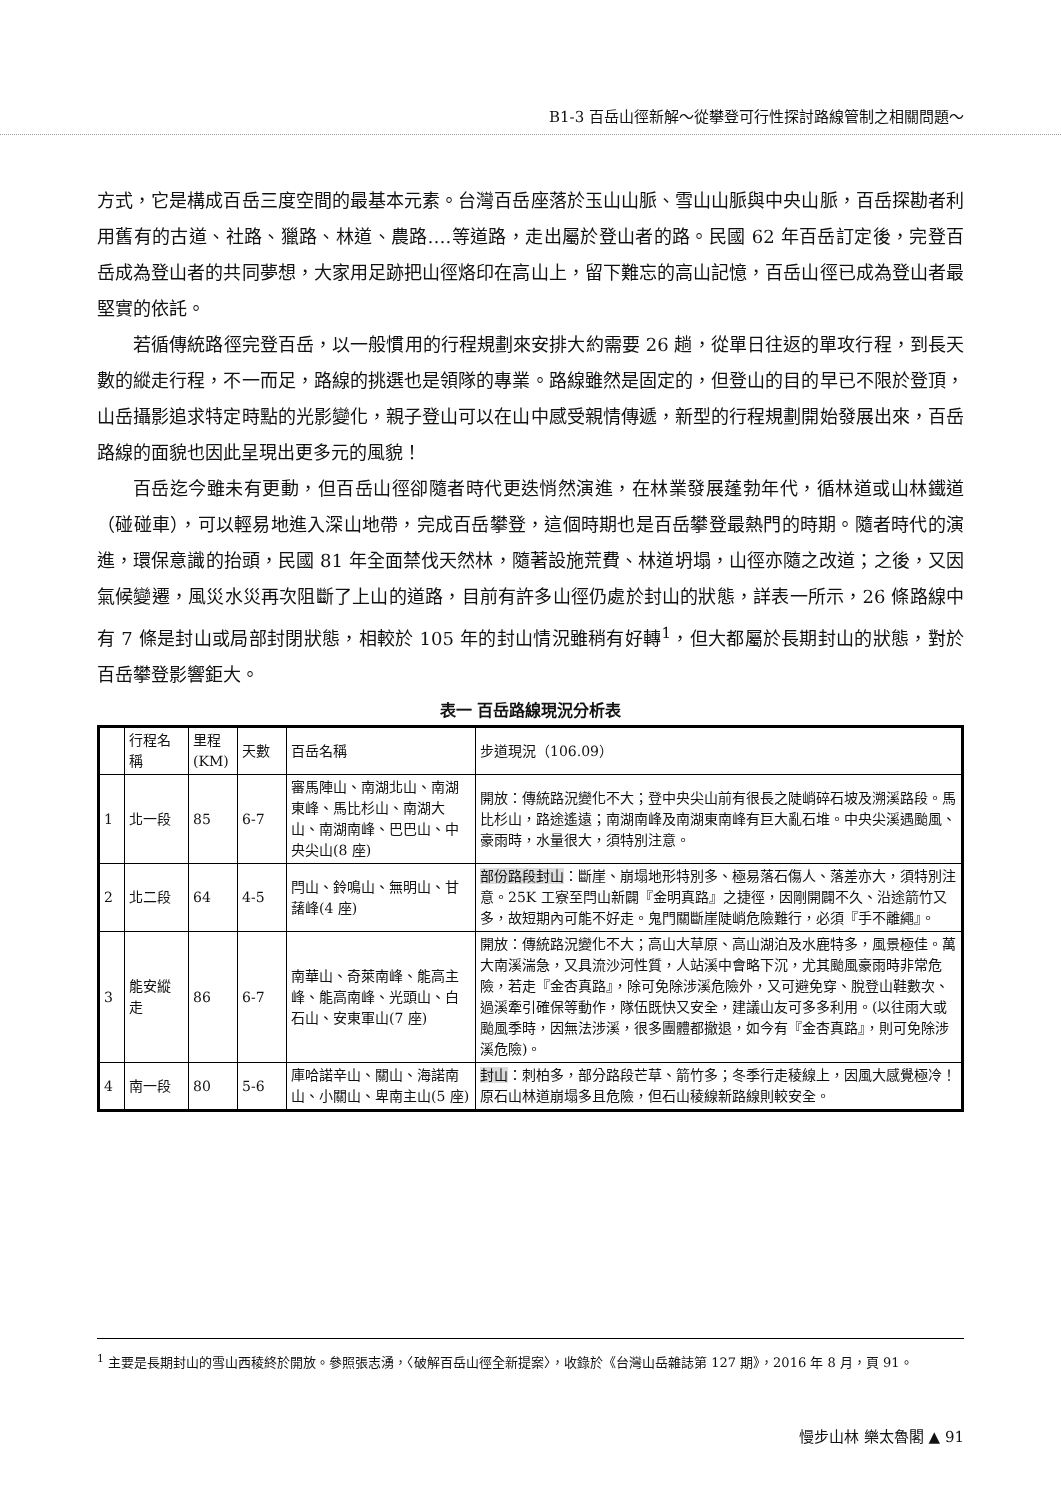B1-3 百岳山徑新解～從攀登可行性探討路線管制之相關問題～
方式，它是構成百岳三度空間的最基本元素。台灣百岳座落於玉山山脈、雪山山脈與中央山脈，百岳探勘者利用舊有的古道、社路、獵路、林道、農路….等道路，走出屬於登山者的路。民國 62 年百岳訂定後，完登百岳成為登山者的共同夢想，大家用足跡把山徑烙印在高山上，留下難忘的高山記憶，百岳山徑已成為登山者最堅實的依託。
若循傳統路徑完登百岳，以一般慣用的行程規劃來安排大約需要 26 趟，從單日往返的單攻行程，到長天數的縱走行程，不一而足，路線的挑選也是領隊的專業。路線雖然是固定的，但登山的目的早已不限於登頂，山岳攝影追求特定時點的光影變化，親子登山可以在山中感受親情傳遞，新型的行程規劃開始發展出來，百岳路線的面貌也因此呈現出更多元的風貌！
百岳迄今雖未有更動，但百岳山徑卻隨者時代更迭悄然演進，在林業發展蓬勃年代，循林道或山林鐵道（碰碰車），可以輕易地進入深山地帶，完成百岳攀登，這個時期也是百岳攀登最熱門的時期。隨者時代的演進，環保意識的抬頭，民國 81 年全面禁伐天然林，隨著設施荒費、林道坍塌，山徑亦隨之改道；之後，又因氣候變遷，風災水災再次阻斷了上山的道路，目前有許多山徑仍處於封山的狀態，詳表一所示，26 條路線中有 7 條是封山或局部封閉狀態，相較於 105 年的封山情況雖稍有好轉<sup>1</sup>，但大都屬於長期封山的狀態，對於百岳攀登影響鉅大。
表一 百岳路線現況分析表
| | 行程名稱 | 里程(KM) | 天數 | 百岳名稱 | 步道現況（106.09） |
| 1 | 北一段 | 85 | 6-7 | 審馬陣山、南湖北山、南湖東峰、馬比杉山、南湖大山、南湖南峰、巴巴山、中央尖山(8 座) | 開放：傳統路況變化不大；登中央尖山前有很長之陡峭碎石坡及溯溪路段。馬比杉山，路途遙遠；南湖南峰及南湖東南峰有巨大亂石堆。中央尖溪遇颱風、豪雨時，水量很大，須特別注意。 |
| 2 | 北二段 | 64 | 4-5 | 閂山、鈴鳴山、無明山、甘藷峰(4 座) | 部份路段封山 ：斷崖、崩塌地形特別多、極易落石傷人、落差亦大，須特別注意。25K 工寮至閂山新闢『金明真路』之捷徑，因剛開闢不久、沿途箭竹又多，故短期內可能不好走。鬼門關斷崖陡峭危險難行，必須『手不離繩』。 |
| 3 | 能安縱走 | 86 | 6-7 | 南華山、奇萊南峰、能高主峰、能高南峰、光頭山、白石山、安東軍山(7 座) | 開放：傳統路況變化不大；高山大草原、高山湖泊及水鹿特多，風景極佳。萬大南溪湍急，又具流沙河性質，人站溪中會略下沉，尤其颱風豪雨時非常危險，若走『金杏真路』，除可免除涉溪危險外，又可避免穿、脫登山鞋數次、過溪牽引確保等動作，隊伍既快又安全，建議山友可多多利用。(以往雨大或颱風季時，因無法涉溪，很多團體都撤退，如今有『金杏真路』，則可免除涉溪危險)。 |
| 4 | 南一段 | 80 | 5-6 | 庫哈諾辛山、關山、海諾南山、小關山、卑南主山(5 座) | 封山 ：刺柏多，部分路段芒草、箭竹多；冬季行走稜線上，因風大感覺極冷！原石山林道崩塌多且危險，但石山稜線新路線則較安全。 |
<sup>1</sup> 主要是長期封山的雪山西稜終於開放。參照張志湧，〈破解百岳山徑全新提案〉，收錄於《台灣山岳雜誌第 127 期》，2016 年 8 月，頁 91。
慢步山林 樂太魯閣 ▲ 91